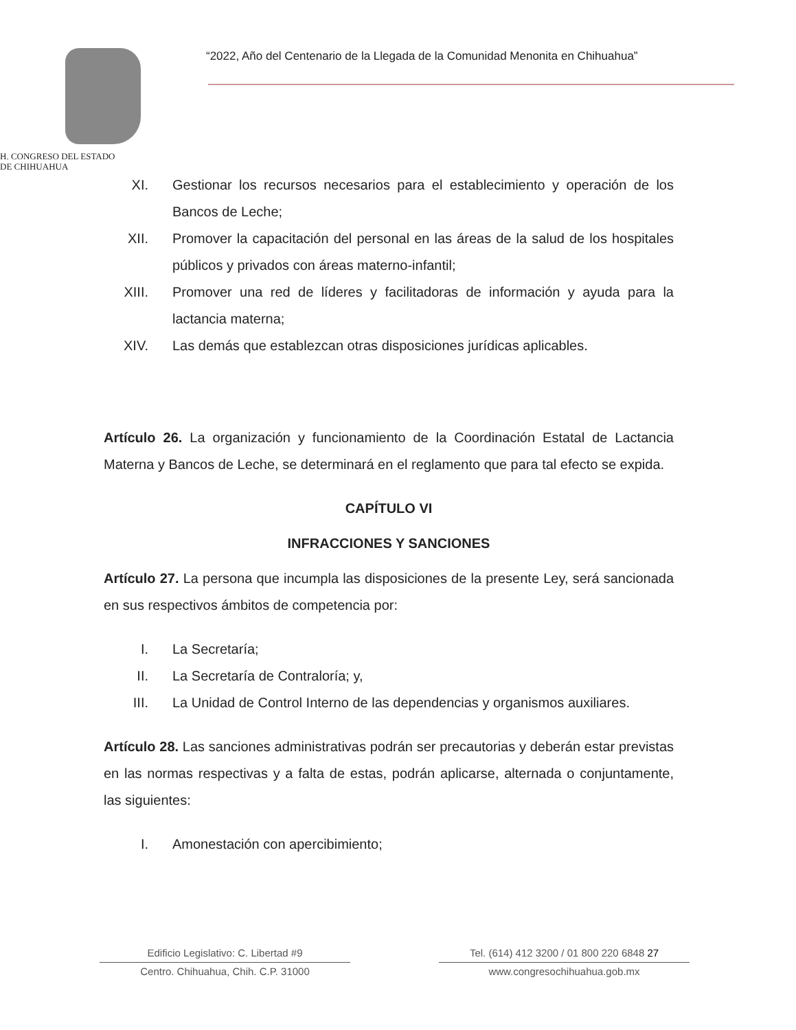H. CONGRESO DEL ESTADO
DE CHIHUAHUA
“2022, Año del Centenario de la Llegada de la Comunidad Menonita en Chihuahua”
XI. Gestionar los recursos necesarios para el establecimiento y operación de los Bancos de Leche;
XII. Promover la capacitación del personal en las áreas de la salud de los hospitales públicos y privados con áreas materno-infantil;
XIII. Promover una red de líderes y facilitadoras de información y ayuda para la lactancia materna;
XIV. Las demás que establezcan otras disposiciones jurídicas aplicables.
Artículo 26. La organización y funcionamiento de la Coordinación Estatal de Lactancia Materna y Bancos de Leche, se determinará en el reglamento que para tal efecto se expida.
CAPÍTULO VI
INFRACCIONES Y SANCIONES
Artículo 27. La persona que incumpla las disposiciones de la presente Ley, será sancionada en sus respectivos ámbitos de competencia por:
I. La Secretaría;
II. La Secretaría de Contraloría; y,
III. La Unidad de Control Interno de las dependencias y organismos auxiliares.
Artículo 28. Las sanciones administrativas podrán ser precautorias y deberán estar previstas en las normas respectivas y a falta de estas, podrán aplicarse, alternada o conjuntamente, las siguientes:
I. Amonestación con apercibimiento;
Edificio Legislativo: C. Libertad #9
Centro. Chihuahua, Chih. C.P. 31000
Tel. (614) 412 3200 / 01 800 220 6848 27
www.congresochihuahua.gob.mx